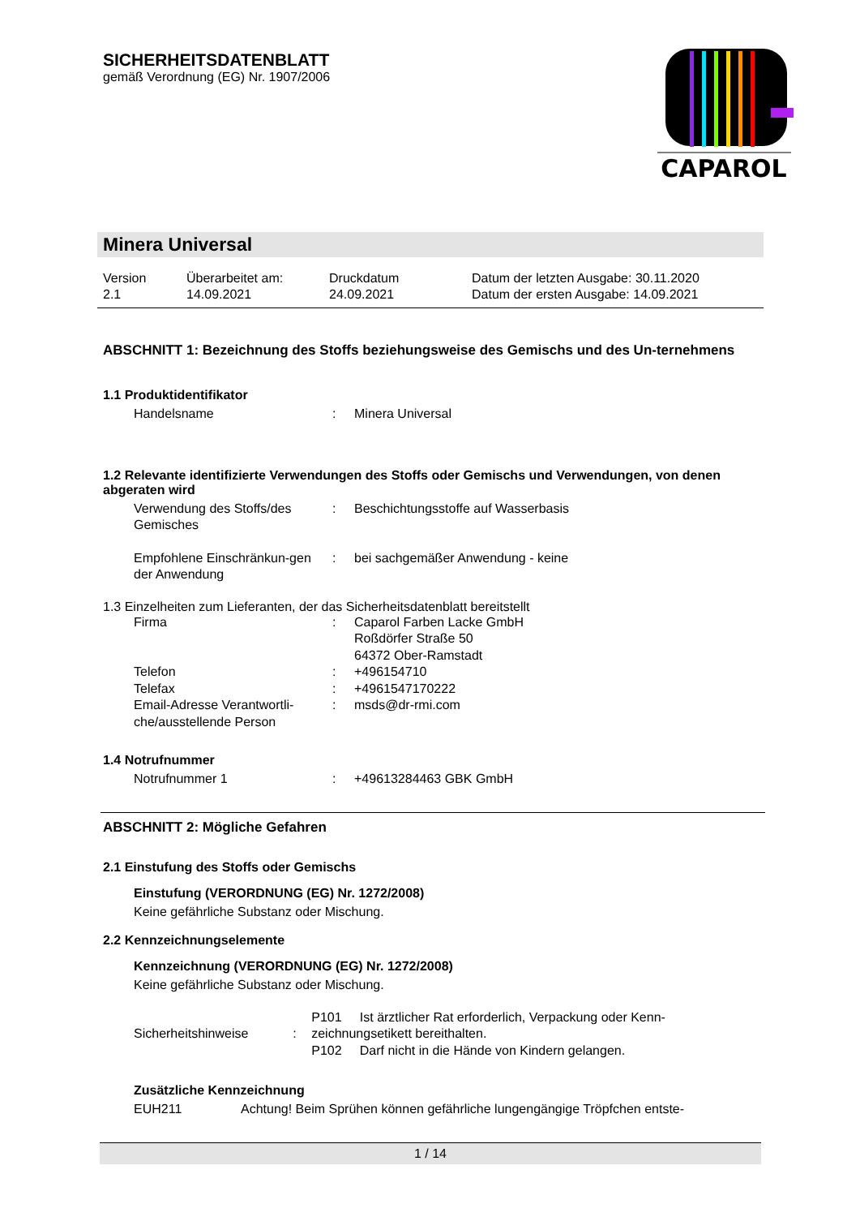SICHERHEITSDATENBLATT
gemäß Verordnung (EG) Nr. 1907/2006
CAPAROL
Minera Universal
Version
2.1
Überarbeitet am:
14.09.2021
Druckdatum
24.09.2021
Datum der letzten Ausgabe: 30.11.2020
Datum der ersten Ausgabe: 14.09.2021
ABSCHNITT 1: Bezeichnung des Stoffs beziehungsweise des Gemischs und des Un-ternehmens
1.1 Produktidentifikator
Handelsname : Minera Universal
1.2 Relevante identifizierte Verwendungen des Stoffs oder Gemischs und Verwendungen, von denen abgeraten wird
Verwendung des Stoffs/des Gemisches
: Beschichtungsstoffe auf Wasserbasis
Empfohlene Einschränkun-gen der Anwendung
: bei sachgemäßer Anwendung - keine
1.3 Einzelheiten zum Lieferanten, der das Sicherheitsdatenblatt bereitstellt
Firma : Caparol Farben Lacke GmbH
Roßdörfer Straße 50
64372 Ober-Ramstadt
Telefon : +496154710
Telefax : +4961547170222
Email-Adresse Verantwortli-che/ausstellende Person
: msds@dr-rmi.com
1.4 Notrufnummer
Notrufnummer 1 : +49613284463 GBK GmbH
ABSCHNITT 2: Mögliche Gefahren
2.1 Einstufung des Stoffs oder Gemischs
Einstufung (VERORDNUNG (EG) Nr. 1272/2008)
Keine gefährliche Substanz oder Mischung.
2.2 Kennzeichnungselemente
Kennzeichnung (VERORDNUNG (EG) Nr. 1272/2008)
Keine gefährliche Substanz oder Mischung.
Sicherheitshinweise :
P101 Ist ärztlicher Rat erforderlich, Verpackung oder Kenn-zeichnungsetikett bereithalten.
P102 Darf nicht in die Hände von Kindern gelangen.
Zusätzliche Kennzeichnung
EUH211 Achtung! Beim Sprühen können gefährliche lungengängige Tröpfchen entste-
1 / 14